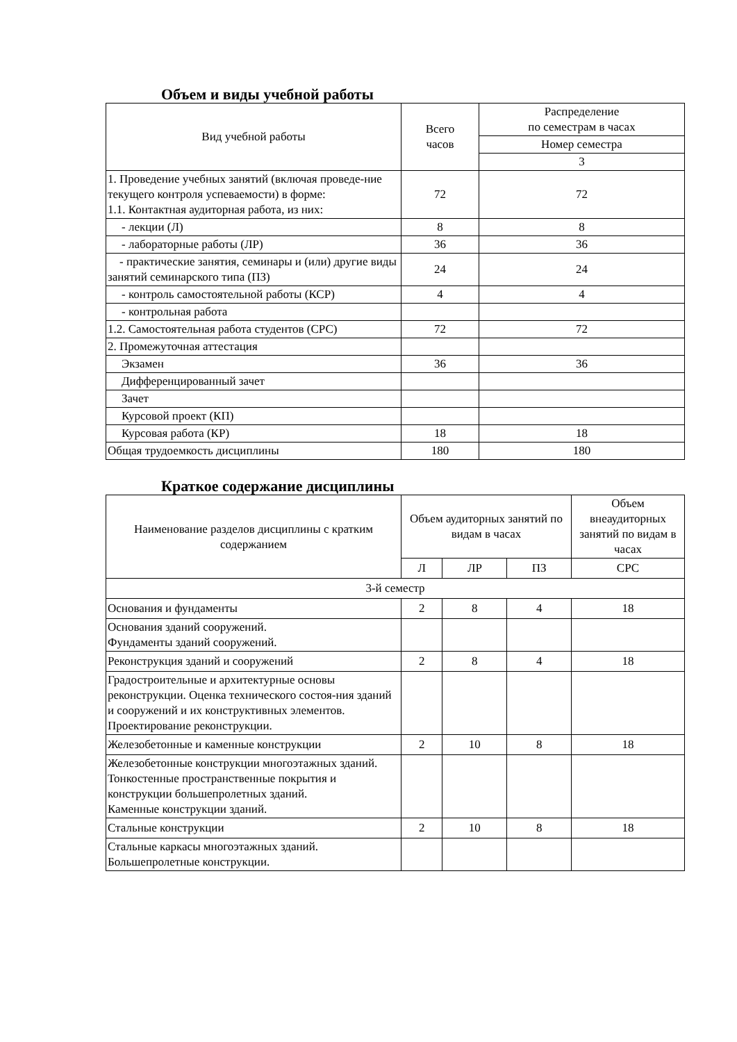Объем и виды учебной работы
| Вид учебной работы | Всего часов | Распределение по семестрам в часах |
| --- | --- | --- |
| | | Номер семестра |
| | | 3 |
| 1. Проведение учебных занятий (включая проведе-ние текущего контроля успеваемости) в форме: 1.1. Контактная аудиторная работа, из них: | 72 | 72 |
| - лекции (Л) | 8 | 8 |
| - лабораторные работы (ЛР) | 36 | 36 |
| - практические занятия, семинары и (или) другие виды занятий семинарского типа (ПЗ) | 24 | 24 |
| - контроль самостоятельной работы (КСР) | 4 | 4 |
| - контрольная работа | | |
| 1.2. Самостоятельная работа студентов (СРС) | 72 | 72 |
| 2. Промежуточная аттестация | | |
| Экзамен | 36 | 36 |
| Дифференцированный зачет | | |
| Зачет | | |
| Курсовой проект (КП) | | |
| Курсовая работа (КР) | 18 | 18 |
| Общая трудоемкость дисциплины | 180 | 180 |
Краткое содержание дисциплины
| Наименование разделов дисциплины с кратким содержанием | Объем аудиторных занятий по видам в часах | | | Объем внеаудиторных занятий по видам в часах |
| --- | --- | --- | --- | --- |
| | Л | ЛР | ПЗ | СРС |
| 3-й семестр | | | | |
| Основания и фундаменты | 2 | 8 | 4 | 18 |
| Основания зданий сооружений. Фундаменты зданий сооружений. | | | | |
| Реконструкция зданий и сооружений | 2 | 8 | 4 | 18 |
| Градостроительные и архитектурные основы реконструкции. Оценка технического состоя-ния зданий и сооружений и их конструктивных элементов. Проектирование реконструкции. | | | | |
| Железобетонные и каменные конструкции | 2 | 10 | 8 | 18 |
| Железобетонные конструкции многоэтажных зданий. Тонкостенные пространственные покрытия и конструкции большепролетных зданий. Каменные конструкции зданий. | | | | |
| Стальные конструкции | 2 | 10 | 8 | 18 |
| Стальные каркасы многоэтажных зданий. Большепролетные конструкции. | | | | |